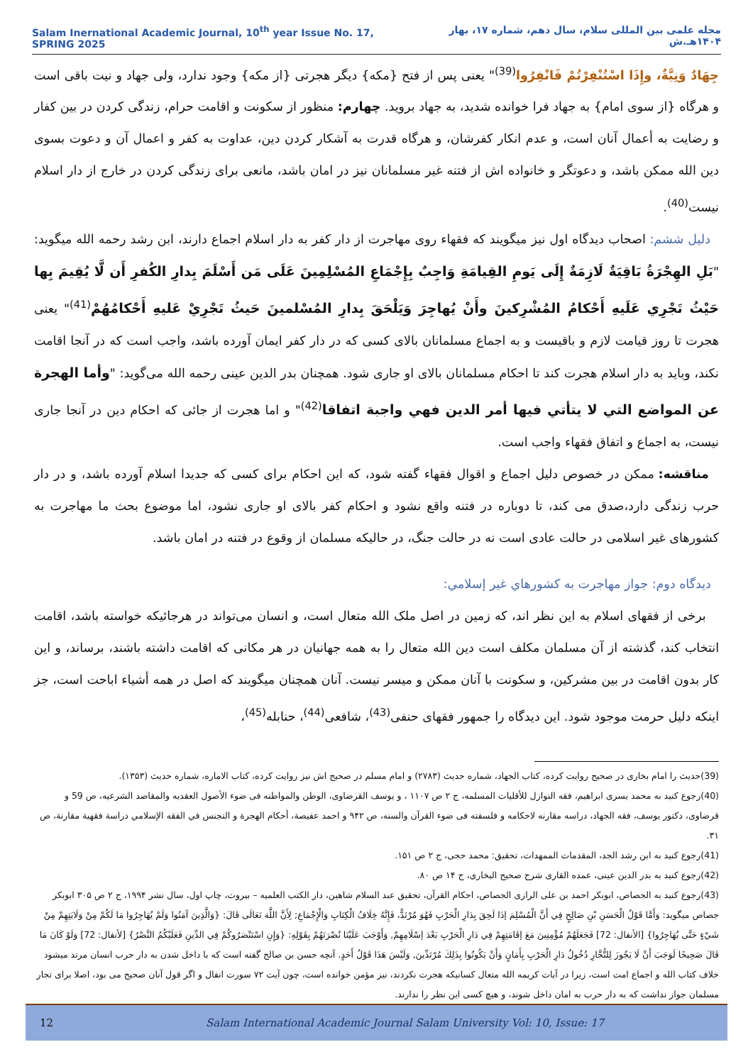Salam Inernational Academic Journal, 10<sup>th</sup> year Issue No. 17, SPRING 2025 مجله علمی بین المللی سلام، سال دهم، شماره ۱۷، بهار ۱۴۰۴هـ.ش
جِهَادٌ وَنِيَّةٌ، وإِذَا اسْتُنْفِرْتُمْ فَانْفِرُوا<sup>(39)</sup>" یعنی پس از فتح {مکه} دیگر هجرتی {از مکه} وجود ندارد، ولی جهاد و نیت باقی است و هرگاه {از سوی امام} به جهاد فرا خوانده شدید، به جهاد بروید. چهارم: منظور از سکونت و اقامت حرام، زندگی کردن در بین کفار و رضایت به أعمال آنان است، و عدم انکار کفرشان، و هرگاه قدرت به آشکار کردن دین، عداوت به کفر و اعمال آن و دعوت بسوی دین الله ممکن باشد، و دعوتگر و خانواده اش از فتنه غیر مسلمانان نیز در امان باشد، مانعی برای زندگی کردن در خارج از دار اسلام نیست<sup>(40)</sup>.
دلیل ششم: اصحاب دیدگاه اول نیز میگویند که فقهاء روی مهاجرت از دار کفر به دار اسلام اجماع دارند، ابن رشد رحمه الله میگوید: "بَلِ الهِجْرَةُ بَاقِيَةٌ لَازِمَةٌ إِلَى يَومِ القِيامَةِ وَاجِبٌ بِإِجْمَاعِ المُسْلِمِينَ عَلَى مَن أَسْلَمَ بِدارِ الكُفرِ أَن لَّا يُقِيمَ بِها حَيْثُ تَجْرِي عَلَيهِ أَحْكامُ المُشْرِكينَ وأَنْ يُهاجِرَ وَيَلْحَقَ بِدارِ المُسْلمينَ حَيثُ تَجْرِيْ عَليهِ أَحْكامُهُمْ<sup>(41)</sup>" یعنی هجرت تا روز قیامت لازم و باقیست و به اجماع مسلمانان بالای کسی که در دار کفر ایمان آورده باشد، واجب است که در آنجا اقامت نکند، وباید به دار اسلام هجرت کند تا احکام مسلمانان بالای او جاری شود. همچنان بدر الدین عینی رحمه الله می‌گوید: "وأما الهجرة عن المواضع التي لا يتأتي فيها أمر الدين فهي واجبة اتفاقا<sup>(42)</sup>" و اما هجرت از جائی که احکام دین در آنجا جاری نیست، به اجماع و اتفاق فقهاء واجب است.
مناقشه: ممکن در خصوص دلیل اجماع و اقوال فقهاء گفته شود، که این احکام برای کسی که جدیدا اسلام آورده باشد، و در دار حرب زندگی دارد،صدق می کند، تا دوباره در فتنه واقع نشود و احکام کفر بالای او جاری نشود، اما موضوع بحث ما مهاجرت به کشورهای غیر اسلامی در حالت عادی است نه در حالت جنگ، در حالیکه مسلمان از وقوع در فتنه در امان باشد.
دیدگاه دوم: جواز مهاجرت به کشورهاي غير إسلامي:
برخی از فقهای اسلام به این نظر اند، که زمین در اصل ملک الله متعال است، و انسان می‌تواند در هرجائیکه خواسته باشد، اقامت انتخاب کند، گذشته از آن مسلمان مکلف است دین الله متعال را به همه جهانیان در هر مکانی که اقامت داشته باشند، برساند، و این کار بدون اقامت در بین مشرکین، و سکونت با آنان ممکن و میسر نیست. آنان همچنان میگویند که اصل در همه أشیاء اباحت است، جز اینکه دلیل حرمت موجود شود. این دیدگاه را جمهور فقهای حنفی<sup>(43)</sup>، شافعی<sup>(44)</sup>، حنابله<sup>(45)</sup>،
(39)حدیث را امام بخاری در صحیح روایت کرده، کتاب الجهاد، شماره حدیث (۲۷۸۳) و امام مسلم در صحیح اش نیز روایت کرده، کتاب الاماره، شماره حدیث (۱۳۵۳).
(40)رجوع کنید به محمد یسری ابراهیم، فقه النوازل للأقليات المسلمه، ج ۲ ص ۱۱۰۷ ، و یوسف القرضاوی، الوطن والمواطنه فی ضوء الأصول العقديه والمقاصد الشرعيه، ص 59 و قرضاوی، دکتور یوسف، فقه الجهاد، دراسه مقارنه لاحکامه و فلسفته فی ضوء القرآن والسنه، ص ۹۴۲ و احمد عفیصة، أحكام الهجرة و التجنس في الفقه الإسلامي دراسة فقهية مقارنة، ص ۳۱.
(41)رجوع کنید به ابن رشد الجد، المقدمات الممهدات، تحقیق: محمد حجی، ج ۲ ص ۱۵۱.
(42)رجوع کنید به بدر الدین عینی، عمده القاری شرح صحیح البخاری، ج ۱۴ ص ۸۰.
(43)رجوع کنید به الجصاص، ابوبکر احمد بن علی الرازی الجصاص، احکام القرآن، تحقیق عبد السلام شاهین، دار الکتب العلمیه – بیروت، چاپ اول، سال نشر ۱۹۹۴، ج ۲ ص ۳۰۵ ابوبکر جصاص میگوید: وَأَمَّا قَوْلُ الْحَسَنِ بْنِ صَالِحٍ فِي أَنَّ الْمُسْلِمَ إذَا لَحِقَ بِدَارِ الْحَرْبِ فَهُوَ مُرْتَدٌّ، فَإِنَّهُ خِلَافُ الْكِتَابِ وَالْإِجْمَاعِ; لِأَنَّ اللَّهَ تَعَالَى قَالَ: {وَالَّذِينَ آمَنُوا وَلَمْ يُهَاجِرُوا مَا لَكُمْ مِنْ وَلَايَتِهِمْ مِنْ شَيْءٍ حَتَّى يُهَاجِرُوا} [الأنفال: 72] فَجَعَلَهُمْ مُؤْمِنِينَ مَعَ إقَامَتِهِمْ فِي دَارِ الْحَرْبِ بَعْدَ إسْلَامِهِمْ, وَأَوْجَبَ عَلَيْنَا نُصْرَتَهُمْ بِقَوْلِهِ: {وَإِنِ اسْتَنْصَرُوكُمْ فِي الدِّينِ فَعَلَيْكُمُ النَّصْرُ} [لأنفال: 72] وَلَوْ كَانَ مَا قَالَ صَحِيحًا لَوَجَبَ أَنْ لَا يَجُوزَ لِلتُّجَّارِ دُخُولُ دَارِ الْحَرْبِ بِأَمَانٍ وَأَنْ يَكُونُوا بِذَلِكَ مُرْتَدِّينَ, وَلَيْسَ هَذَا قَوْلُ أَحَدٍ. آنچه حسن بن صالح گفته است که با داخل شدن به دار حرب انسان مرتد میشود خلاف کتاب الله و اجماع امت است، زیرا در آیات کریمه الله متعال کسانیکه هجرت نکردند، نیز مؤمن خوانده است، چون آیت ۷۲ سورت انفال و اگر قول آنان صحیح می بود، اصلا برای تجار مسلمان جواز نداشت که به دار حرب به امان داخل شوند، و هیچ کسی این نظر را ندارند.
12 Salam International Academic Journal Salam University Vol: 10, Issue: 17